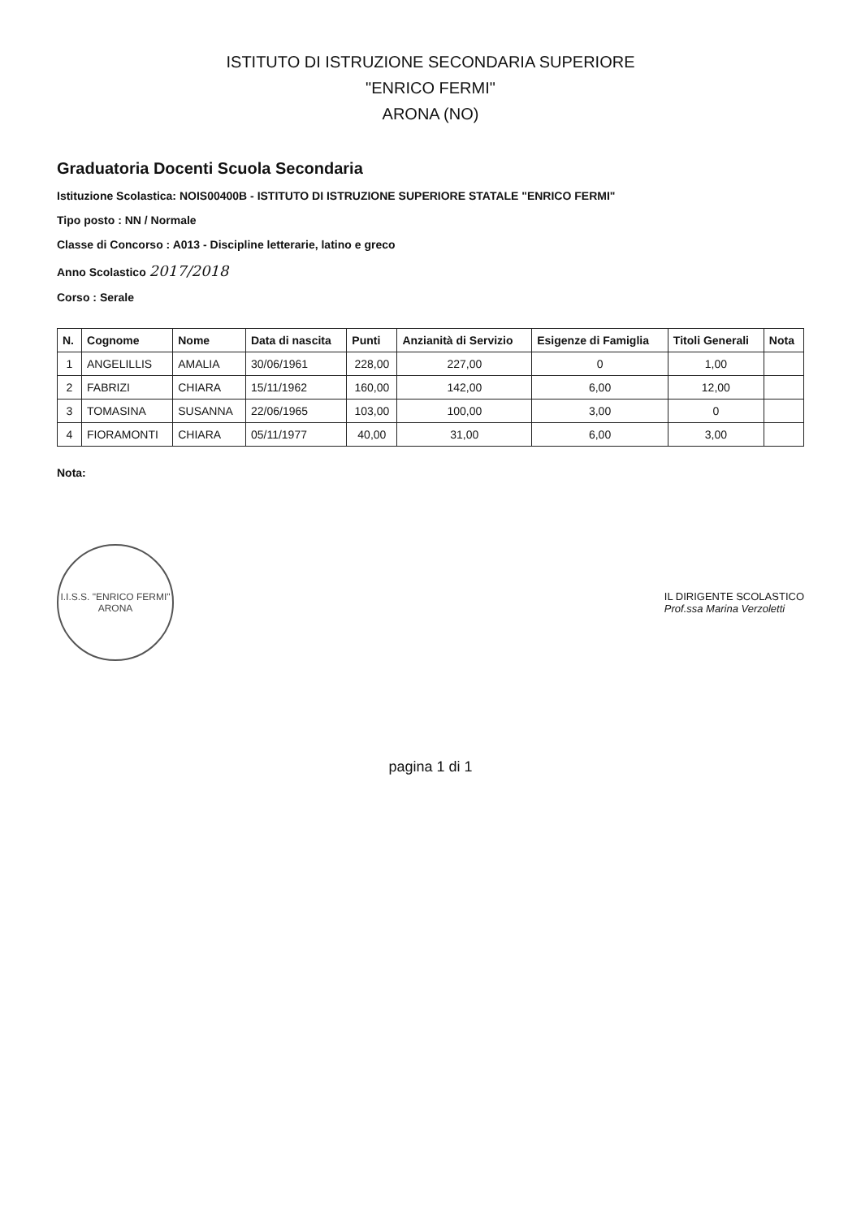ISTITUTO DI ISTRUZIONE SECONDARIA SUPERIORE
"ENRICO FERMI"
ARONA (NO)
Graduatoria Docenti Scuola Secondaria
Istituzione Scolastica: NOIS00400B - ISTITUTO DI ISTRUZIONE SUPERIORE STATALE "ENRICO FERMI"
Tipo posto : NN / Normale
Classe di Concorso : A013 - Discipline letterarie, latino e greco
Anno Scolastico 2017/2018
Corso : Serale
| N. | Cognome | Nome | Data di nascita | Punti | Anzianità di Servizio | Esigenze di Famiglia | Titoli Generali | Nota |
| --- | --- | --- | --- | --- | --- | --- | --- | --- |
| 1 | ANGELILLIS | AMALIA | 30/06/1961 | 228,00 | 227,00 | 0 | 1,00 | |
| 2 | FABRIZI | CHIARA | 15/11/1962 | 160,00 | 142,00 | 6,00 | 12,00 | |
| 3 | TOMASINA | SUSANNA | 22/06/1965 | 103,00 | 100,00 | 3,00 | 0 | |
| 4 | FIORAMONTI | CHIARA | 05/11/1977 | 40,00 | 31,00 | 6,00 | 3,00 | |
Nota:
I.I.S.S. "ENRICO FERMI"
ARONA
IL DIRIGENTE SCOLASTICO
Prof.ssa Marina Verzoletti
pagina 1 di 1